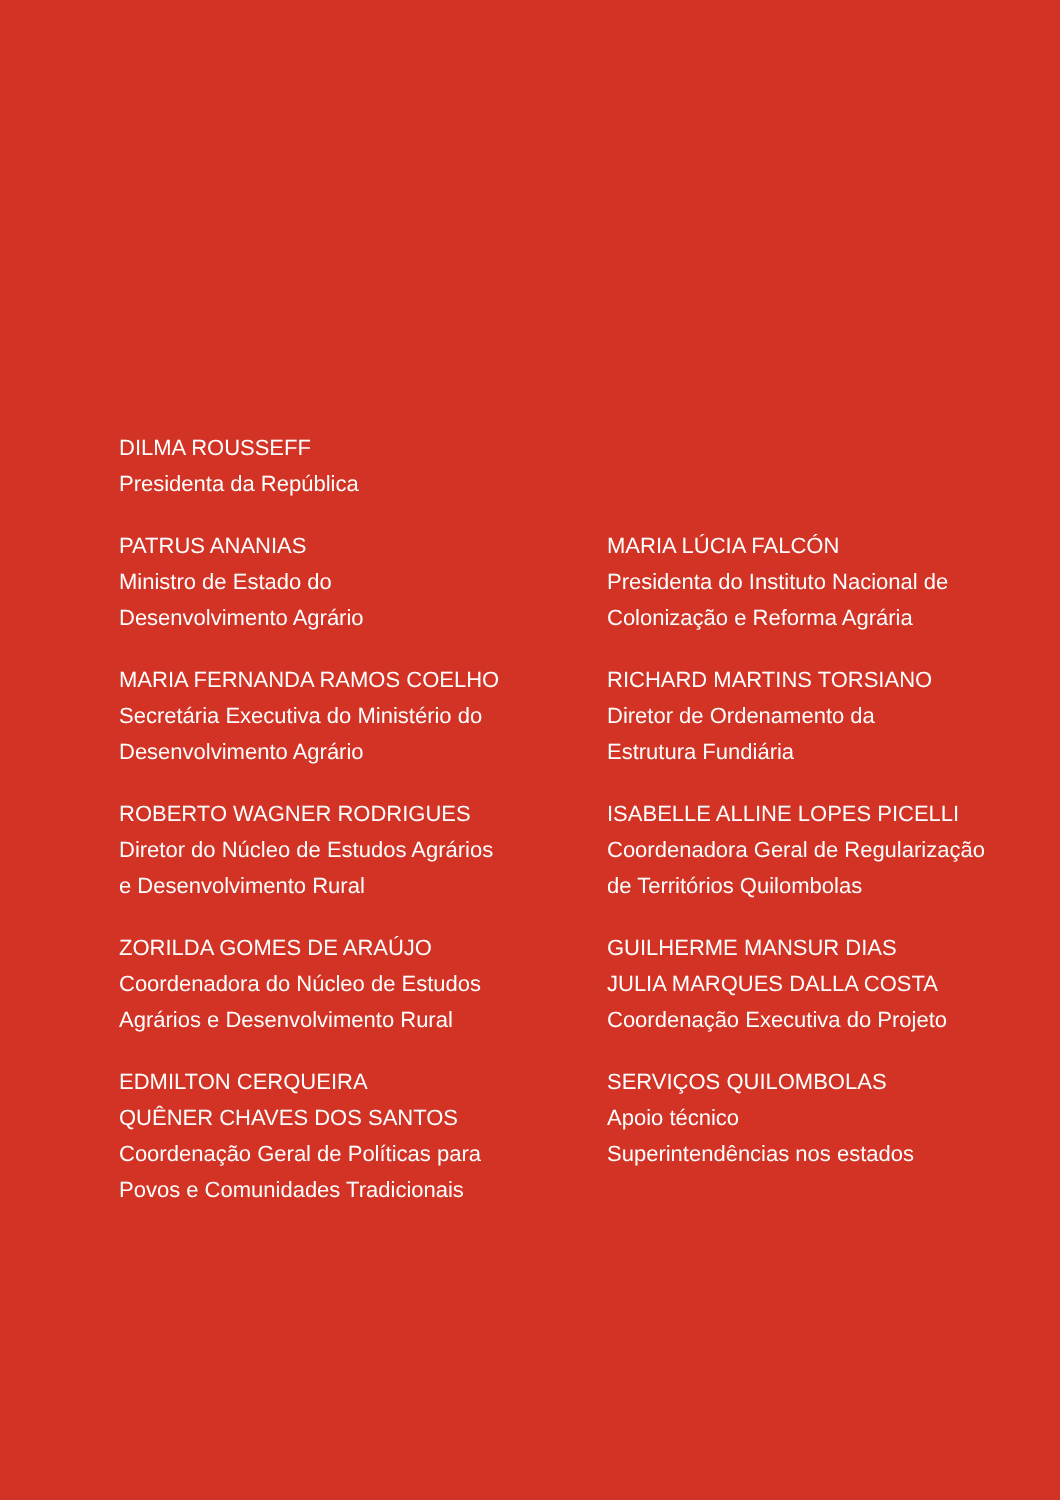DILMA ROUSSEFF
Presidenta da República
PATRUS ANANIAS
Ministro de Estado do
Desenvolvimento Agrário
MARIA FERNANDA RAMOS COELHO
Secretária Executiva do Ministério do
Desenvolvimento Agrário
ROBERTO WAGNER RODRIGUES
Diretor do Núcleo de Estudos Agrários
e Desenvolvimento Rural
ZORILDA GOMES DE ARAÚJO
Coordenadora do Núcleo de Estudos
Agrários e Desenvolvimento Rural
EDMILTON CERQUEIRA
QUÊNER CHAVES DOS SANTOS
Coordenação Geral de Políticas para
Povos e Comunidades Tradicionais
MARIA LÚCIA FALCÓN
Presidenta do Instituto Nacional de
Colonização e Reforma Agrária
RICHARD MARTINS TORSIANO
Diretor de Ordenamento da
Estrutura Fundiária
ISABELLE ALLINE LOPES PICELLI
Coordenadora Geral de Regularização
de Territórios Quilombolas
GUILHERME MANSUR DIAS
JULIA MARQUES DALLA COSTA
Coordenação Executiva do Projeto
SERVIÇOS QUILOMBOLAS
Apoio técnico
Superintendências nos estados